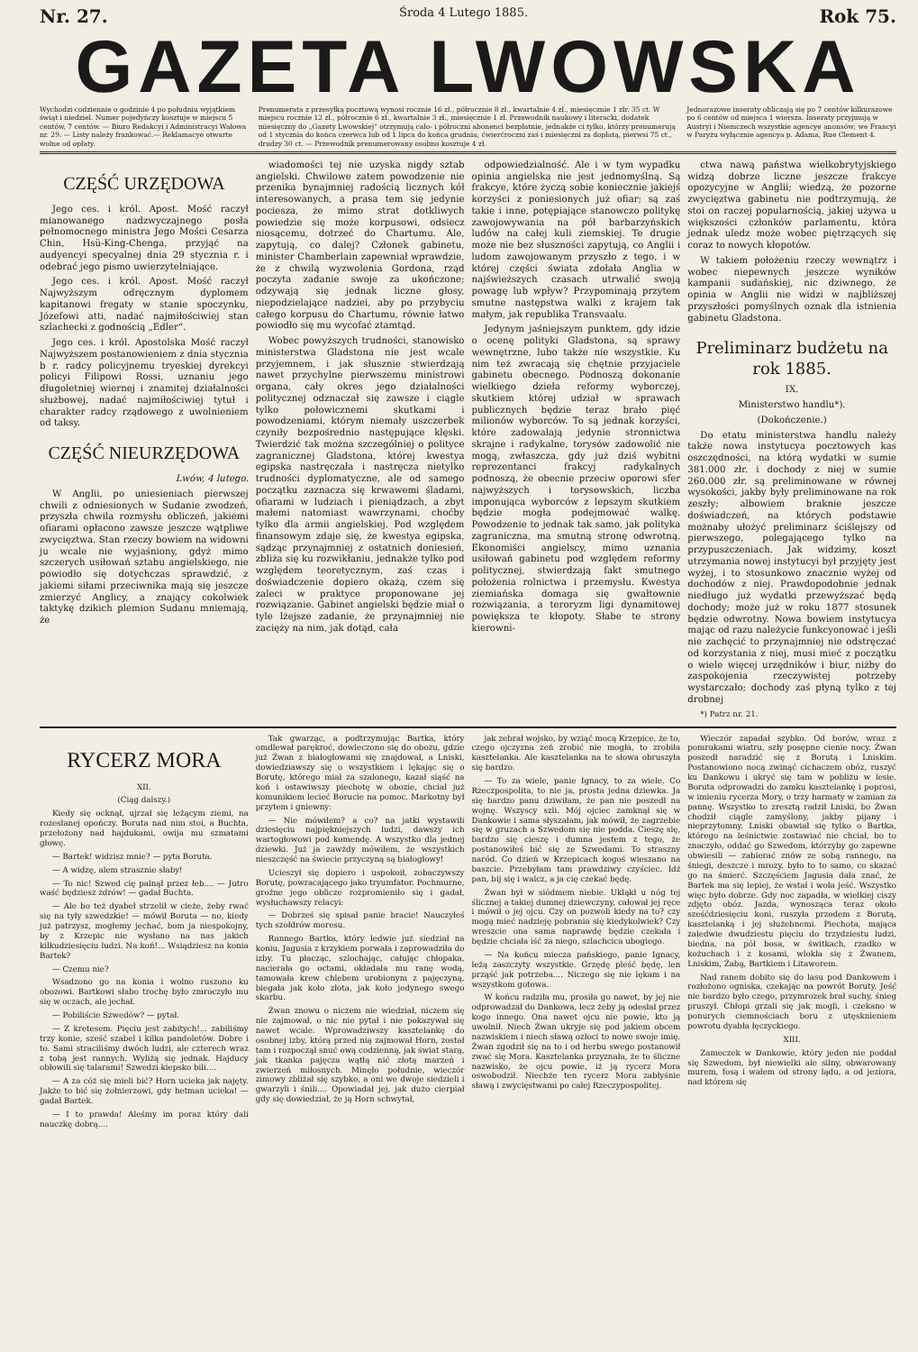Nr. 27. Środa 4 Lutego 1885. Rok 75.
GAZETA LWOWSKA
Wychodzi codziennie o godzinie 4 po południu wyjątkiem świąt i niedziel. Numer pojedyńczy kosztuje w miejscu 5 centów, 7 centów. — Biuro Redakcyi i Administracyi Wałowa nr. 29. — Listy należy frankować.— Reklamacye otwarte wolne od opłaty.
Prenumerata z przesyłką pocztową wynosi rocznie 16 zł., półrocznie 8 zł., kwartalnie 4 zł., miesięcznie 1 złr. 35 ct. W miejscu rocznie 12 zł., półrocznie 6 zł., kwartalnie 3 zł., miesięcznie 1 zł. Przewodnik naukowy i literacki, dodatek miesięczny do „Gazety Lwowskiej“ otrzymują cało- i półroczni abonenci bezpłatnie, jednakże ci tylko, którzy prenumerują od 1 stycznia do końca czerwca lub od 1 lipca do końca grudnia; ćwierćroczni zaś i miesięczni za dopłatą, pierwsi 75 ct., drudzy 30 ct. — Przewodnik prenumerowany osobno kosztuje 4 zł.
Jednorazowe inseraty obliczają się po 7 centów kilkurazowe po 6 centów od miejsca 1 wiersza. Inseraty przyjmują w Austryi i Niemczech wszystkie agencye anonsów; we Francyi w Paryżu wyłącznie agencya p. Adama, Rue Clement 4.
CZĘŚĆ URZĘDOWA
Jego ces. i król. Apost. Mość raczył mianowanego nadzwyczajnego posła pełnomocnego ministra Jego Mości Cesarza Chin, Hsü-King-Chenga, przyjąć na audyencyi specyalnej dnia 29 stycznia r. i odebrać jego pismo uwierzytelniające.
Jego ces. i król. Apost. Mość raczył Najwyższym odręcznym dyplomem kapitanowi fregaty w stanie spoczynku, Józefowi atti, nadać najmiłościwiej stan szlachecki z godnością „Edler“.
Jego ces. i król. Apostolska Mość raczył Najwyższem postanowieniem z dnia stycznia b r. radcy policyjnemu tryeskiej dyrekcyi policyi Filipowi Rossi, uznaniu jego długoletniej wiernej i znamitej działalności służbowej, nadać najmiłościwiej tytuł i charakter radcy rządowego z uwolnieniem od taksy.
CZĘŚĆ NIEURZĘDOWA
Lwów, 4 lutego.
W Anglii, po uniesieniach pierwszej chwili z odniesionych w Sudanie zwodzeń, przyszła chwila rozmysłu obliczeń, jakiemi ofiarami opłacono zawsze jeszcze wątpliwe zwycięztwa. Stan rzeczy bowiem na widowni ju wcale nie wyjaśniony, gdyż mimo szczerych usiłowań sztabu angielskiego, nie powiodło się dotychczas sprawdzić, z jakiemi siłami przeciwnika mają się jeszcze zmierzyć Anglicy, a znający cokolwiek taktykę dzikich plemion Sudanu mniemają, że
wiadomości tej nie uzyska nigdy sztab angielski. Chwilowe zatem powodzenie nie przenika bynajmniej radością licznych kół interesowanych, a prasa tem się jedynie pociesza, że mimo strat dotkliwych powiedzie się może korpusowi, odsiecz niosącemu, dotrzeć do Chartumu. Ale, zapytują, co dalej? Członek gabinetu, minister Chamberlain zapewniał wprawdzie, że z chwilą wyzwolenia Gordona, rząd poczyta zadanie swoje za ukończone; odzywają się jednak liczne głosy, niepodzielające nadziei, aby po przybyciu całego korpusu do Chartumu, równie łatwo powiodło się mu wycofać ztamtąd.
Wobec powyższych trudności, stanowisko ministerstwa Gladstona nie jest wcale przyjemnem, i jak słusznie stwierdzają nawet przychylne pierwszemu ministrowi organa, cały okres jego działalności politycznej odznaczał się zawsze i ciągle tylko połowicznemi skutkami i powodzeniami, którym niemały uszczerbek czyniły bezpośrednio następujące klęski. Twierdzić tak można szczególniej o polityce zagranicznej Gladstona, której kwestya egipska nastręczała i nastręcza nietylko trudności dyplomatyczne, ale od samego początku zaznacza się krwawemi śladami, ofiarami w ludziach i pieniądzach, a zbyt małemi natomiast wawrzynami, choćby tylko dla armii angielskiej. Pod względem finansowym zdaje się, że kwestya egipska, sądząc przynajmniej z ostatnich doniesień, zbliża się ku rozwikłaniu, jednakże tylko pod względem teoretycznym, zaś czas i doświadczenie dopiero okażą, czem się zaleci w praktyce proponowane jej rozwiązanie. Gabinet angielski będzie miał o tyle lżejsze zadanie, że przynajmniej nie zacięży na nim, jak dotąd, cała
odpowiedzialność. Ale i w tym wypadku opinia angielska nie jest jednomyślną. Są frakcye, które życzą sobie koniecznie jakiejś korzyści z poniesionych już ofiar; są zaś takie i inne, potępiające stanowczo politykę zawojowywania na pół barbarzyńskich ludów na całej kuli ziemskiej. Te drugie może nie bez słuszności zapytują, co Anglii i ludom zawojowanym przyszło z tego, i w której części świata zdołała Anglia w najświeższych czasach utrwalić swoją powagę lub wpływ? Przypominają przytem smutne następstwa walki z krajem tak małym, jak republika Transvaalu.
Jedynym jaśniejszym punktem, gdy idzie o ocenę polityki Gladstona, są sprawy wewnętrzne, lubo także nie wszystkie. Ku nim też zwracają się chętnie przyjaciele gabinetu obecnego. Podnoszą dokonanie wielkiego dzieła reformy wyborczej, skutkiem której udział w sprawach publicznych będzie teraz brało pięć milionów wyborców. To są jednak korzyści, które zadowalają jedynie stronnictwa skrajne i radykalne, torysów zadowolić nie mogą, zwłaszcza, gdy już dziś wybitni reprezentanci frakcyj radykalnych podnoszą, że obecnie przeciw oporowi sfer najwyższych i torysowskich, liczba imponująca wyborców z lepszym skutkiem będzie mogła podejmować walkę. Powodzenie to jednak tak samo, jak polityka zagraniczna, ma smutną stronę odwrotną. Ekonomiści angielscy, mimo uznania usiłowań gabinetu pod względem reformy politycznej, stwierdzają fakt smutnego położenia rolnictwa i przemysłu. Kwestya ziemiańska domaga się gwałtownie rozwiązania, a teroryzm ligi dynamitowej powiększa te kłopoty. Słabe te strony kierowni-
ctwa nawą państwa wielkobrytyjskiego widzą dobrze liczne jeszcze frakcye opozycyjne w Anglii; wiedzą, że pozorne zwycięztwa gabinetu nie podtrzymują, że stoi on raczej popularnością, jakiej używa u większości członków parlamentu, która jednak uledz może wobec piętrzących się coraz to nowych kłopotów.
W takiem położeniu rzeczy wewnątrz i wobec niepewnych jeszcze wyników kampanii sudańskiej, nic dziwnego, że opinia w Anglii nie widzi w najbliższej przyszłości pomyślnych oznak dla istnienia gabinetu Gladstona.
Preliminarz budżetu na rok 1885.
IX.
Ministerstwo handlu*).
(Dokończenie.)
Do etatu ministerstwa handlu należy także nowa instytucya pocztowych kas oszczędności, na którą wydatki w sumie 381.000 złr. i dochody z niej w sumie 260.000 złr. są preliminowane w równej wysokości, jakby były preliminowane na rok zeszły; albowiem braknie jeszcze doświadczeń, na których podstawie możnaby ułożyć preliminarz ściślejszy od pierwszego, polegającego tylko na przypuszczeniach. Jak widzimy, koszt utrzymania nowej instytucyi był przyjęty jest wyżej, i to stosunkowo znacznie wyżej od dochodów z niej. Prawdopodobnie jednak niedługo już wydatki przewyższać będą dochody; może już w roku 1877 stosunek będzie odwrotny. Nowa bowiem instytucya mając od razu należycie funkcyonować i jeśli nie zachęcić to przynajmniej nie odstręczać od korzystania z niej, musi mieć z początku o wiele więcej urzędników i biur, niżby do zaspokojenia rzeczywistej potrzeby wystarczało; dochody zaś płyną tylko z tej drobnej
*) Patrz nr. 21.
RYCERZ MORA
XII.
(Ciąg dalszy.)
Kiedy się ocknął, ujrzał się leżącym ziemi, na rozesłanej opończy. Boruta nad nim stoi, a Buchta, przełożony nad hajdukami, owija mu szmatami głowę.
— Bartek! widzisz mnie? — pyta Boruta.
— A widzę, alem strasznie słaby!
— To nic! Szwed cię palnął przez łeb.... — Jutro waść będziesz zdrów! — gadał Buchta.
— Ale bo też dyabeł strzelił w cieże, żeby rwać się na tyły szwedzkie! — mówił Boruta — no, kiedy już patrzysz, mogłemy jechać, bom ja niespokojny, by z Krzepic nie wysłano na nas jakich kilkudziesięciu ludzi. Na koń!... Wsiądziesz na konia Bartek?
— Czemu nie?
Wsadzono go na konia i wolno ruszono ku obozowi. Bartkowi słabo trochę było zmroczyło mu się w oczach, ale jechał.
— Pobiliście Szwedów? — pytał.
— Z kretesem. Pięciu jest zabitych!... zabiliśmy trzy konie, sześć szabel i kilka pandoletów. Dobre i to. Sami straciliśmy dwóch ludzi, ale czterech wraz z tobą jest rannych. Wyliżą się jednak. Hajducy obłowili się talarami! Szwedzi kiepsko bili....
— A za cóż się mieli bić? Horn ucieka jak najęty. Jakże to bić się żołnierzowi, gdy hetman ucieka! — gadał Bartek.
— I to prawda! Aleśmy im poraz który dali nauczkę dobrą....
Tak gwarząc, a podtrzymując Bartka, który omdlewał parękroć, dowleczono się do obozu, gdzie już Żwan z białogłowami się znajdował, a Lniski, dowiedziawszy się o wszystkiem i lękając się o Borutę, którego miał za szalonego, kazał siąść na koń i ostawiwszy piechotę w obozie, chciał już komunikiem lecieć Borucie na pomoc. Markotny był przytem i gniewny:
— Nie mówiłem? a co? na jatki wystawili dziesięciu najpiękniejszych ludzi, dawszy ich wartogłowowi pod komendę. A wszystko dla jednej dziewki. Już ja zawżdy mówiłem, że wszystkich nieszczęść na świecie przyczyną są białogłowy!
Ucieszył się dopiero i uspokoił, zobaczywszy Borutę, powracającego jako tryumfator. Pochmurne, groźne jego oblicze rozpromieniło się i gadał, wysłuchawszy relacyi:
— Dobrześ się spisał panie bracie! Nauczyłeś tych szołdrów moresu.
Rannego Bartka, który ledwie już siedział na koniu, Jagusia z krzykiem porwała i zaprowadziła do izby. Tu płacząc, szlochając, całując chłopaka, nacierała go octami, okładała mu ranę wodą, tamowała krew chlebem urobionym z pajęczyną, biegała jak koło złota, jak koło jedynego swego skarbu.
Żwan znowu o niczem nie wiedział, niczem się nie zajmował, o nic nie pytał i nie pokazywał się nawet wcale. Wprowadziwszy kasztelankę do osobnej izby, którą przed nią zajmował Horn, został tam i rozpoczął snuć ową codzienną, jak świat starą, jak tkanka pajęcza wątłą nić złotą marzeń i zwierzeń miłosnych. Minęło południe, wieczór zimowy zbliżał się szybko, a oni we dwoje siedzieli i gwarzyli i śnili.... Opowiadał jej, jak dużo cierpiał gdy się dowiedział, że ją Horn schwytał,
jak zebrał wojsko, by wziąć mocą Krzepice, że to, czego ojczyzna zeń zrobić nie mogła, to zrobiła kasztelanka. Ale kasztelanka na te słowa obruszyła się bardzo.
— To za wiele, panie Ignacy, to za wiele. Co Rzeczpospolita, to nie ja, prosta jedna dziewka. Ja się bardzo panu dziwiłam, że pan nie poszedł na wojnę. Wszyscy szli. Mój ojciec zamknął się w Dankowie i sama słyszałam, jak mówił, że zagrzebie się w gruzach a Szwedom się nie podda. Cieszę się, bardzo się cieszę i dumna jestem z tego, że postanowiłeś bić się ze Szwedami. To straszny naród. Co dzień w Krzepicach kogoś wieszano na baszcie. Przebyłam tam prawdziwy czyściec. Idź pan, bij się i walcz, a ja cię czekać będę.
Żwan był w siódmem niebie. Ukląkł u nóg tej ślicznej a takiej dumnej dziewczyny, całował jej ręce i mówił o jej ojcu. Czy on pozwoli kiedy na to? czy mogą mieć nadzieję pobrania się kiedykolwiek? Czy wreszcie ona sama naprawdę będzie czekała i będzie chciała iść za niego, szlachcica ubogiego.
— Na końcu miecza pańskiego, panie Ignacy, leżą zaszczyty wszystkie. Grzędę pleść będę, len prząść jak potrzeba.... Niczego się nie lękam i na wszystkom gotowa.
W końcu radziła mu, prosiła go nawet, by jej nie odprowadzał do Dankowa, lecz żeby ją odesłał przez kogo innego. Ona nawet ojcu nie powie, kto ją uwolnił. Niech Żwan ukryje się pod jakiem obcem nazwiskiem i niech sławą ozłoci to nowe swoje imię. Żwan zgodził się na to i od herbu swego postanowił zwać się Mora. Kasztelanka przyznała, że to śliczne nazwisko, że ojcu powie, iż ją rycerz Mora oswobodził. Niechże ten rycerz Mora zabłyśnie sławą i zwycięstwami po całej Rzeczypospolitej.
Wieczór zapadał szybko. Od borów, wraz z pomrukami wiatru, szły posępne cienie nocy. Żwan poszedł naradzić się z Borutą i Lniskim. Postanowiono nocą zwinąć cichaczem obóz, ruszyć ku Dankowu i ukryć się tam w pobliżu w lesie. Boruta odprowadzi do zamku kasztelankę i poprosi, w imieniu rycerza Mory, o trzy harmaty w zamian za pannę. Wszystko to zresztą radził Lniski, bo Żwan chodził ciągle zamyślony, jakby pijany i nieprzytomny. Lniski obawiał się tylko o Bartka, którego na leśnictwie zostawiać nie chciał, bo to znaczyło, oddać go Szwedom, którzyby go zapewne obwiesili — zabierać znów ze sobą rannego, na śniegi, deszcze i mrozy, było to to samo, co skazać go na śmierć. Szczęściem Jagusia dała znać, że Bartek ma się lepiej, że wstał i woła jeść. Wszystko więc było dobrze. Gdy noc zapadła, w wielkiej ciszy zdjęto obóz. Jazda, wynosząca teraz około sześćdziesięciu koni, ruszyła przodem z Borutą, kasztelanką i jej służebnemi. Piechota, mająca zaledwie dwudziestu pięciu do trzydziestu ludzi, biedna, na pół bosa, w świtkach, rzadko w kożuchach i z kosami, wlokła się z Żwanem, Lniskim, Żabą, Bartkiem i Litaworem.
Nad ranem dobito się do lasu pod Dankowem i rozłożono ogniska, czekając na powrót Boruty. Jeść nie bardzo było czego, przymrozek brał suchy, śnieg pruszył. Chłopi grzali się jak mogli, i czekano w ponurych ciemnościach boru z utęsknieniem powrotu dyabła łęczyckiego.
XIII.
Zameczek w Dankowie, który jeden nie poddał się Szwedom, był niewielki ale silny, obwarowany murem, fosą i wałem od strony lądu, a od jeziora, nad którem się